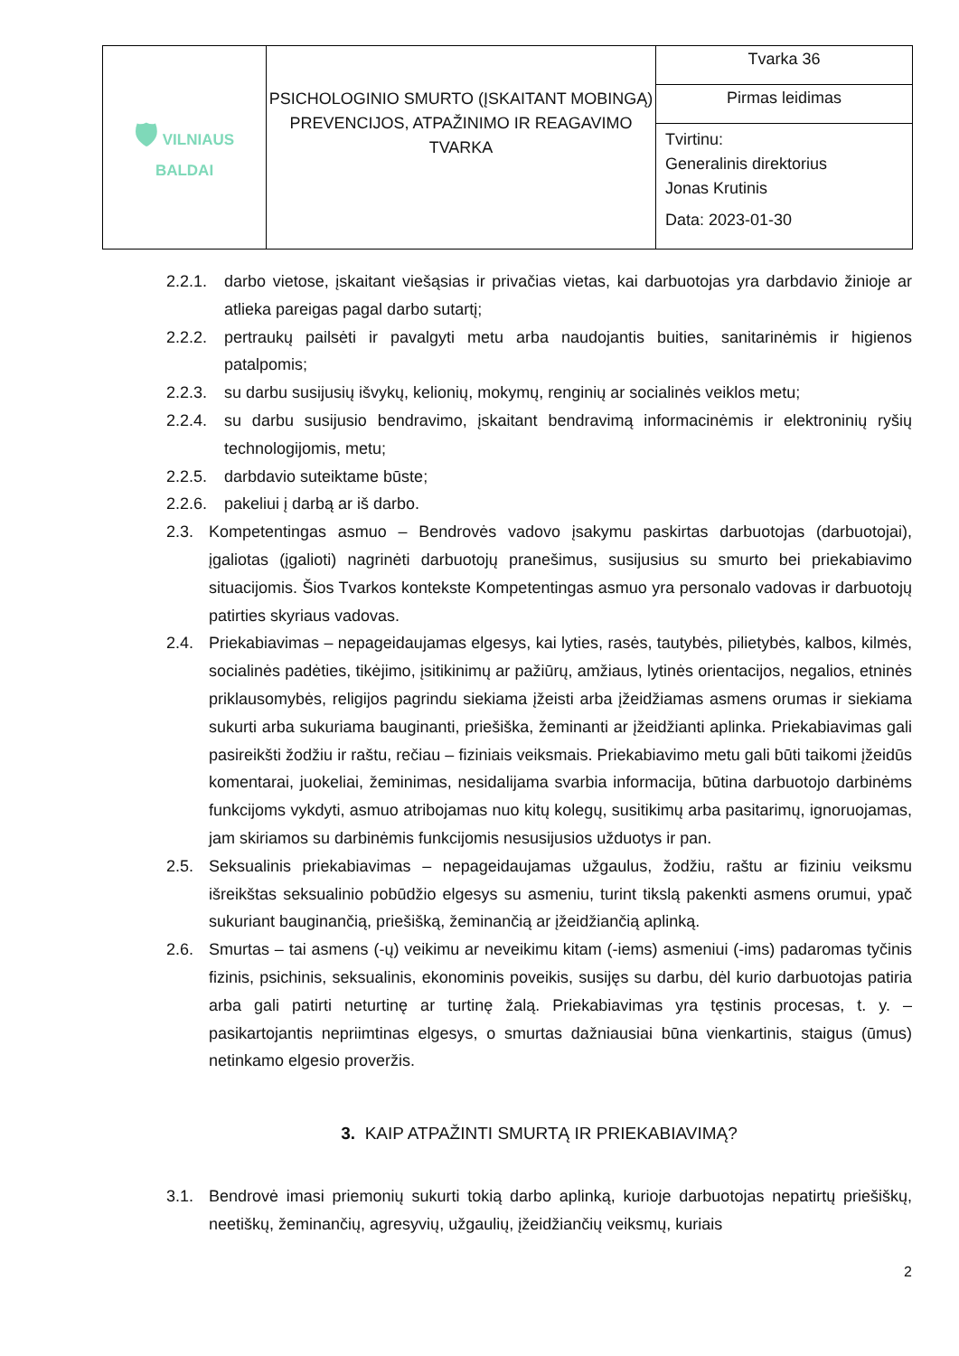| 🛡 VILNIAUS BALDAI | PSICHOLOGINIO SMURTO (ĮSKAITANT MOBINGĄ) PREVENCIJOS, ATPAŽINIMO IR REAGAVIMO TVARKA | Tvarka 36 |
| | | Pirmas leidimas |
| | | Tvirtinu: Generalinis direktorius Jonas Krutinis Data: 2023-01-30 |
2.2.1. darbo vietose, įskaitant viešąsias ir privačias vietas, kai darbuotojas yra darbdavio žinioje ar atlieka pareigas pagal darbo sutartį;
2.2.2. pertraukų pailsėti ir pavalgyti metu arba naudojantis buities, sanitarinėmis ir higienos patalpomis;
2.2.3. su darbu susijusių išvykų, kelionių, mokymų, renginių ar socialinės veiklos metu;
2.2.4. su darbu susijusio bendravimo, įskaitant bendravimą informacinėmis ir elektroninių ryšių technologijomis, metu;
2.2.5. darbdavio suteiktame būste;
2.2.6. pakeliui į darbą ar iš darbo.
2.3. Kompetentingas asmuo – Bendrovės vadovo įsakymu paskirtas darbuotojas (darbuotojai), įgaliotas (įgalioti) nagrinėti darbuotojų pranešimus, susijusius su smurto bei priekabiavimo situacijomis. Šios Tvarkos kontekste Kompetentingas asmuo yra personalo vadovas ir darbuotojų patirties skyriaus vadovas.
2.4. Priekabiavimas – nepageidaujamas elgesys, kai lyties, rasės, tautybės, pilietybės, kalbos, kilmės, socialinės padėties, tikėjimo, įsitikinimų ar pažiūrų, amžiaus, lytinės orientacijos, negalios, etninės priklausomybės, religijos pagrindu siekiama įžeisti arba įžeidžiamas asmens orumas ir siekiama sukurti arba sukuriama bauginanti, priešiška, žeminanti ar įžeidžianti aplinka. Priekabiavimas gali pasireikšti žodžiu ir raštu, rečiau – fiziniais veiksmais. Priekabiavimo metu gali būti taikomi įžeidūs komentarai, juokeliai, žeminimas, nesidalijama svarbia informacija, būtina darbuotojo darbinėms funkcijoms vykdyti, asmuo atribojamas nuo kitų kolegų, susitikimų arba pasitarimų, ignoruojamas, jam skiriamos su darbinėmis funkcijomis nesusijusios užduotys ir pan.
2.5. Seksualinis priekabiavimas – nepageidaujamas užgaulus, žodžiu, raštu ar fiziniu veiksmu išreikštas seksualinio pobūdžio elgesys su asmeniu, turint tikslą pakenkti asmens orumui, ypač sukuriant bauginančią, priešišką, žeminančią ar įžeidžiančią aplinką.
2.6. Smurtas – tai asmens (-ų) veikimu ar neveikimu kitam (-iems) asmeniui (-ims) padaromas tyčinis fizinis, psichinis, seksualinis, ekonominis poveikis, susijęs su darbu, dėl kurio darbuotojas patiria arba gali patirti neturtinę ar turtinę žalą. Priekabiavimas yra tęstinis procesas, t. y. – pasikartojantis nepriimtinas elgesys, o smurtas dažniausiai būna vienkartinis, staigus (ūmus) netinkamo elgesio proveržis.
3. KAIP ATPAŽINTI SMURTĄ IR PRIEKABIAVIMĄ?
3.1. Bendrovė imasi priemonių sukurti tokią darbo aplinką, kurioje darbuotojas nepatirtų priešiškų, neetiškų, žeminančių, agresyvių, užgaulių, įžeidžiančių veiksmų, kuriais
2